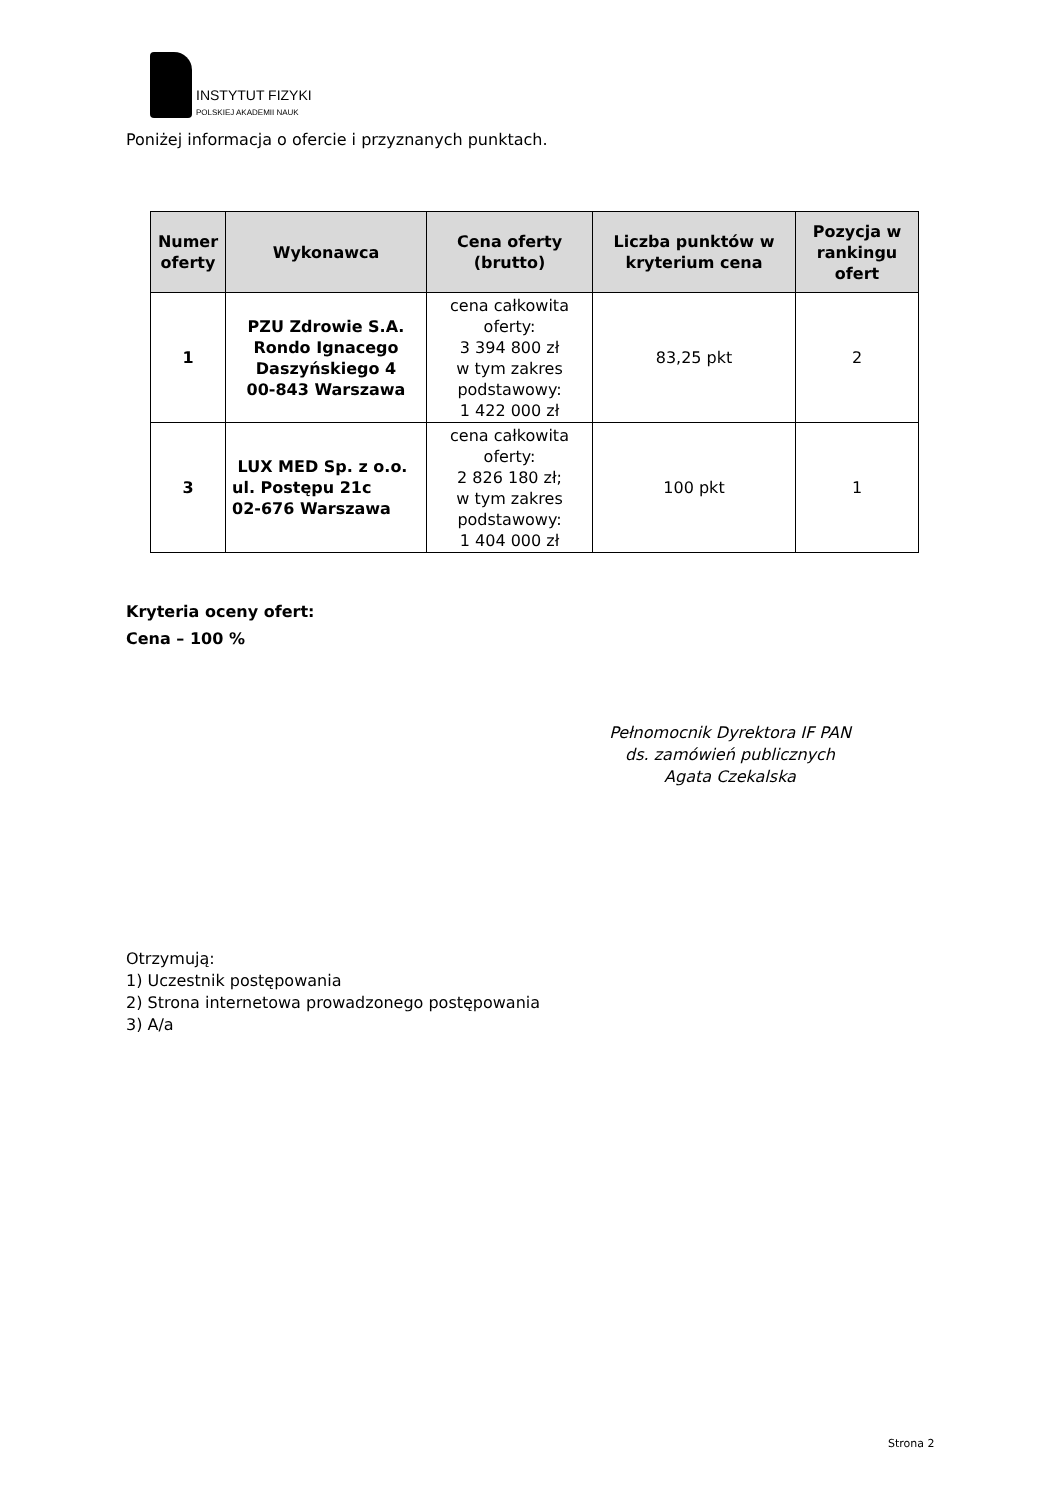INSTYTUT FIZYKI
POLSKIEJ AKADEMII NAUK
Poniżej informacja o ofercie i przyznanych punktach.
| Numer oferty | Wykonawca | Cena oferty (brutto) | Liczba punktów w kryterium cena | Pozycja w rankingu ofert |
| --- | --- | --- | --- | --- |
| 1 | PZU Zdrowie S.A. Rondo Ignacego Daszyńskiego 4 00-843 Warszawa | cena całkowita oferty: 3 394 800 zł w tym zakres podstawowy: 1 422 000 zł | 83,25 pkt | 2 |
| 3 | LUX MED Sp. z o.o. ul. Postępu 21c 02-676 Warszawa | cena całkowita oferty: 2 826 180 zł; w tym zakres podstawowy: 1 404 000 zł | 100 pkt | 1 |
Kryteria oceny ofert:
Cena – 100 %
Pełnomocnik Dyrektora IF PAN
ds. zamówień publicznych
Agata Czekalska
Otrzymują:
1) Uczestnik postępowania
2) Strona internetowa prowadzonego postępowania
3) A/a
Strona 2